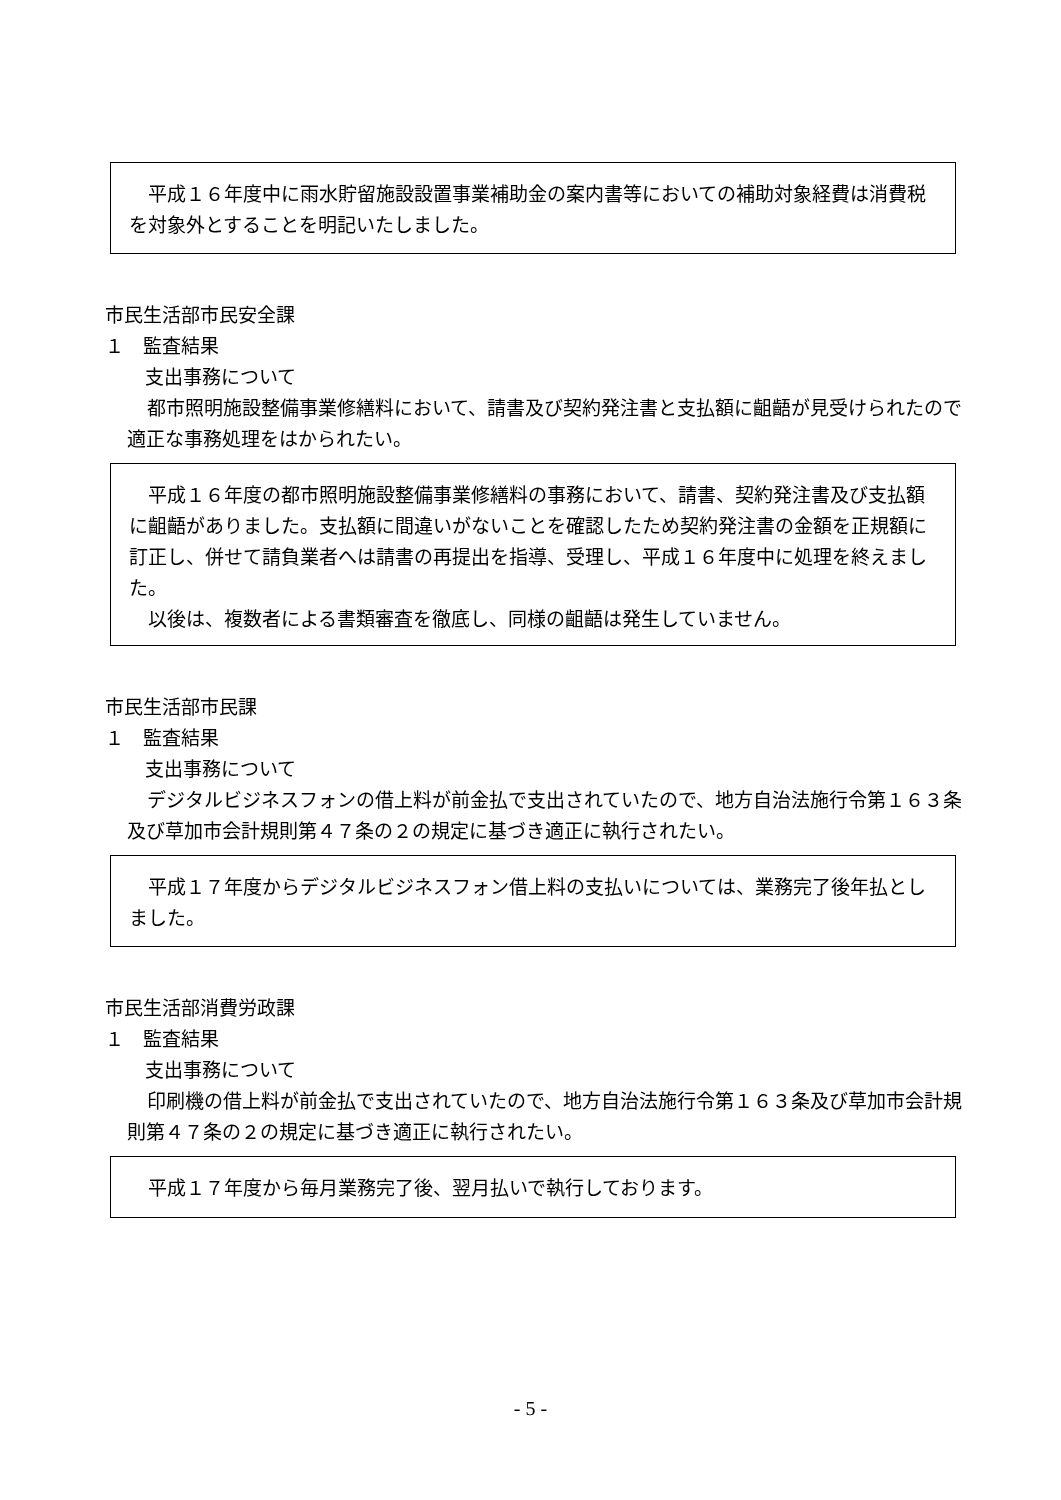平成１６年度中に雨水貯留施設設置事業補助金の案内書等においての補助対象経費は消費税を対象外とすることを明記いたしました。
市民生活部市民安全課
１　監査結果
支出事務について
都市照明施設整備事業修繕料において、請書及び契約発注書と支払額に齟齬が見受けられたので適正な事務処理をはかられたい。
平成１６年度の都市照明施設整備事業修繕料の事務において、請書、契約発注書及び支払額に齟齬がありました。支払額に間違いがないことを確認したため契約発注書の金額を正規額に訂正し、併せて請負業者へは請書の再提出を指導、受理し、平成１６年度中に処理を終えました。
以後は、複数者による書類審査を徹底し、同様の齟齬は発生していません。
市民生活部市民課
１　監査結果
支出事務について
デジタルビジネスフォンの借上料が前金払で支出されていたので、地方自治法施行令第１６３条及び草加市会計規則第４７条の２の規定に基づき適正に執行されたい。
平成１７年度からデジタルビジネスフォン借上料の支払いについては、業務完了後年払としました。
市民生活部消費労政課
１　監査結果
支出事務について
印刷機の借上料が前金払で支出されていたので、地方自治法施行令第１６３条及び草加市会計規則第４７条の２の規定に基づき適正に執行されたい。
平成１７年度から毎月業務完了後、翌月払いで執行しております。
- 5 -